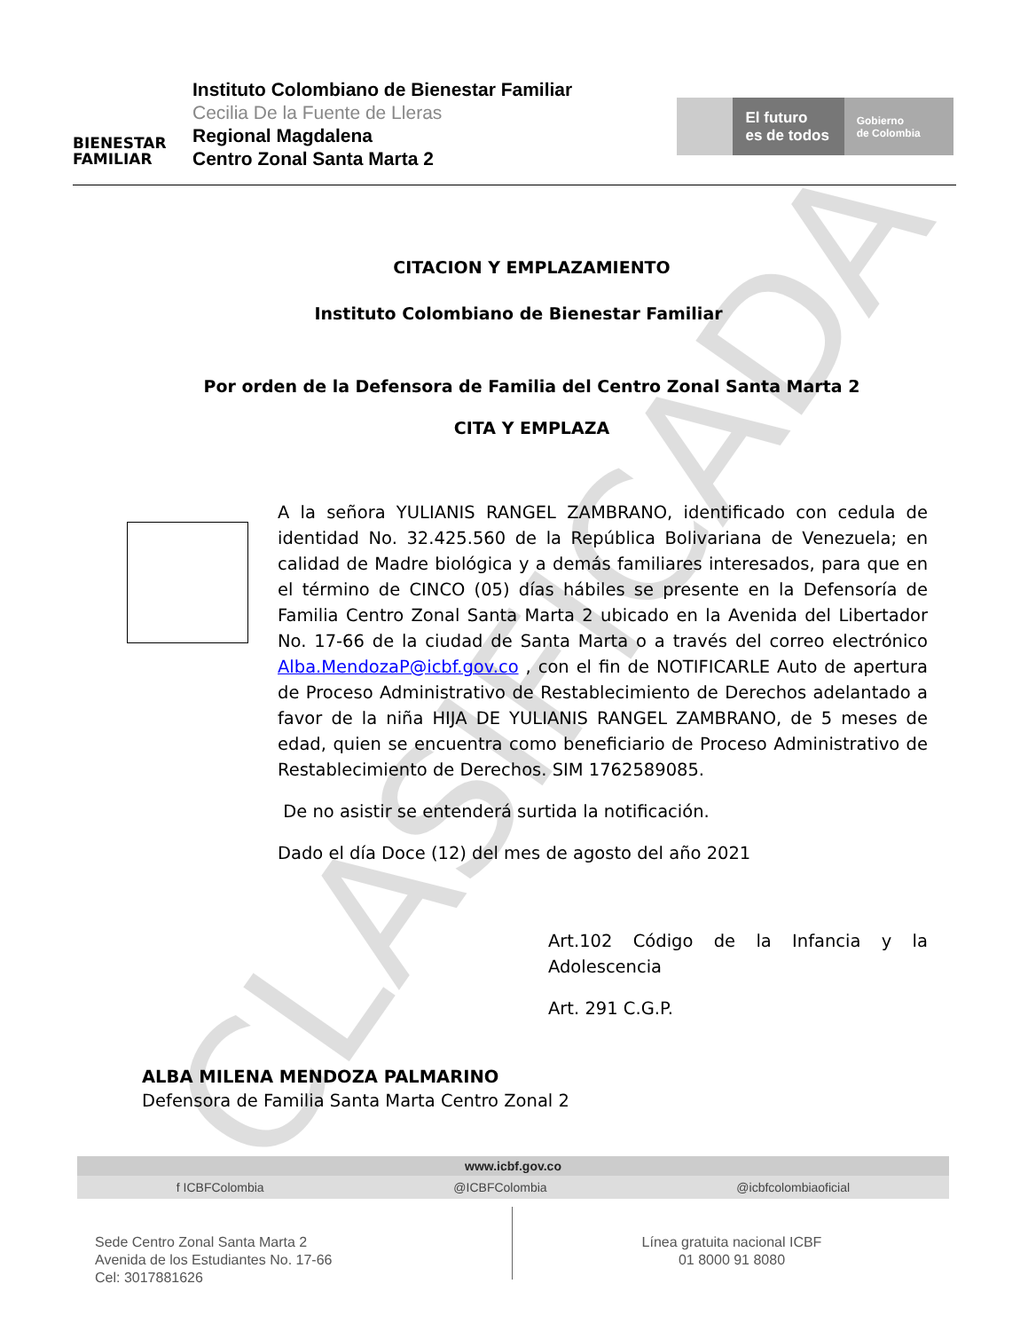CLASIFICADA
BIENESTAR
FAMILIAR
Instituto Colombiano de Bienestar Familiar
Cecilia De la Fuente de Lleras
Regional Magdalena
Centro Zonal Santa Marta 2
El futuro
es de todos
Gobierno
de Colombia
CITACION Y EMPLAZAMIENTO
Instituto Colombiano de Bienestar Familiar
Por orden de la Defensora de Familia del Centro Zonal Santa Marta 2
CITA Y EMPLAZA
A la señora YULIANIS RANGEL ZAMBRANO, identificado con cedula de identidad No. 32.425.560 de la República Bolivariana de Venezuela; en calidad de Madre biológica y a demás familiares interesados, para que en el término de CINCO (05) días hábiles se presente en la Defensoría de Familia Centro Zonal Santa Marta 2 ubicado en la Avenida del Libertador No. 17-66 de la ciudad de Santa Marta o a través del correo electrónico Alba.MendozaP@icbf.gov.co , con el fin de NOTIFICARLE Auto de apertura de Proceso Administrativo de Restablecimiento de Derechos adelantado a favor de la niña HIJA DE YULIANIS RANGEL ZAMBRANO, de 5 meses de edad, quien se encuentra como beneficiario de Proceso Administrativo de Restablecimiento de Derechos. SIM 1762589085.
De no asistir se entenderá surtida la notificación.
Dado el día Doce (12) del mes de agosto del año 2021
Art.102 Código de la Infancia y la Adolescencia
Art. 291 C.G.P.
ALBA MILENA MENDOZA PALMARINO
Defensora de Familia Santa Marta Centro Zonal 2
www.icbf.gov.co
f ICBFColombia @ICBFColombia @icbfcolombiaoficial
Sede Centro Zonal Santa Marta 2
Avenida de los Estudiantes No. 17-66
Cel: 3017881626
Línea gratuita nacional ICBF
01 8000 91 8080